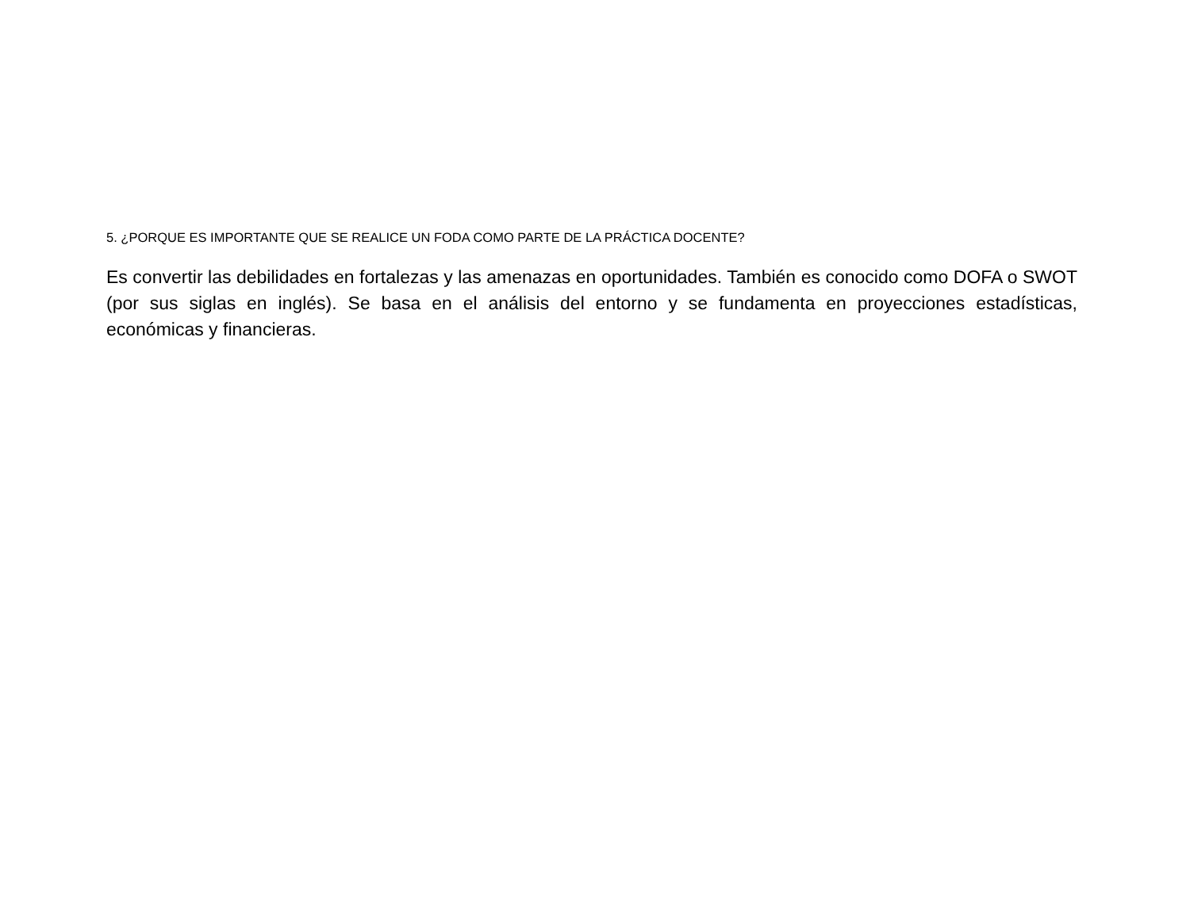5. ¿PORQUE ES IMPORTANTE QUE SE REALICE UN FODA COMO PARTE DE LA PRÁCTICA DOCENTE?
Es convertir las debilidades en fortalezas y las amenazas en oportunidades. También es conocido como DOFA o SWOT (por sus siglas en inglés). Se basa en el análisis del entorno y se fundamenta en proyecciones estadísticas, económicas y financieras.